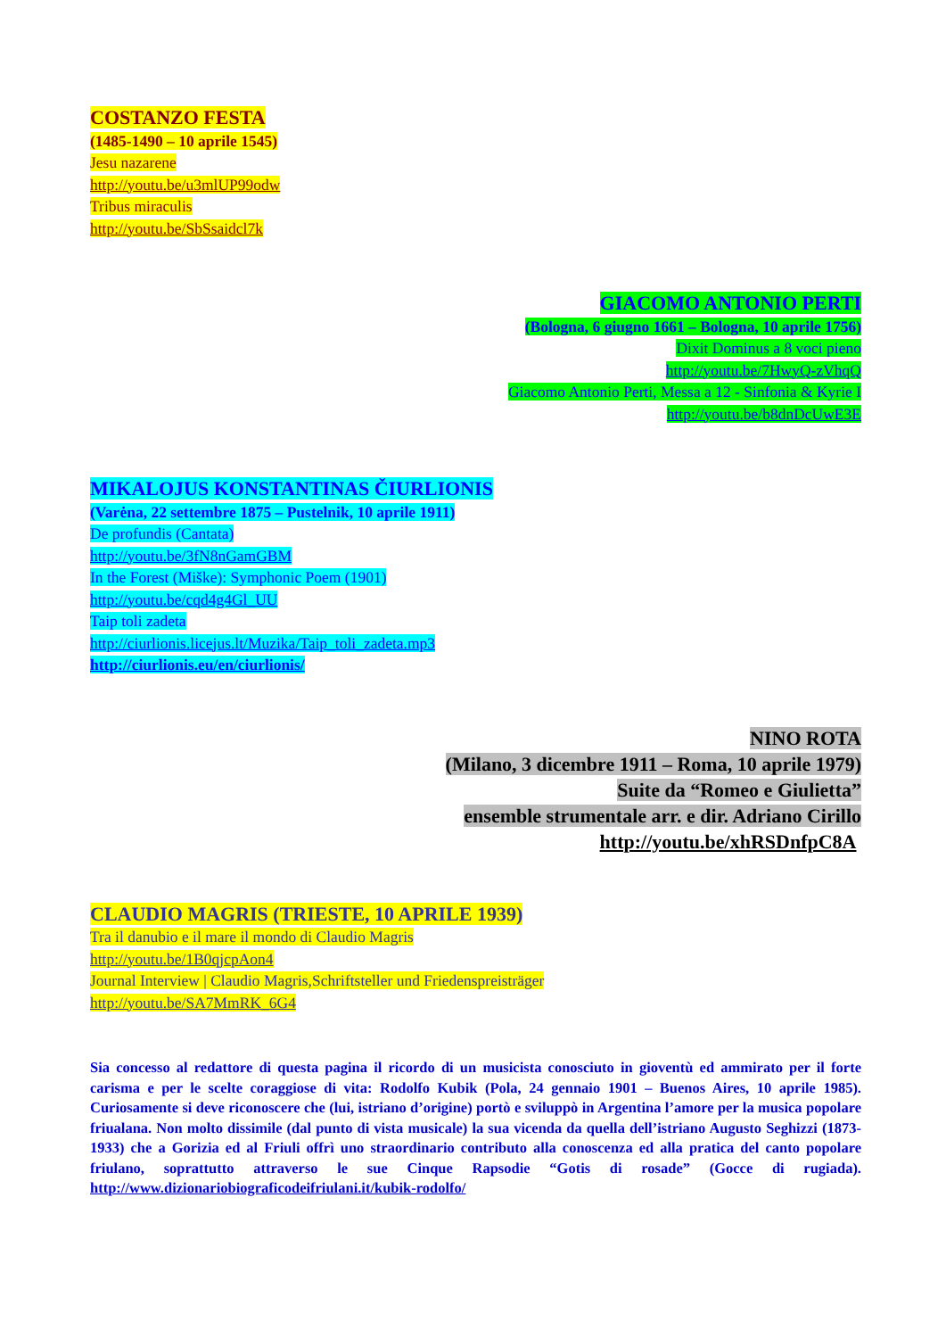COSTANZO FESTA
(1485-1490 – 10 aprile 1545)
Jesu nazarene
http://youtu.be/u3mlUP99odw
Tribus miraculis
http://youtu.be/SbSsaidcl7k
GIACOMO ANTONIO PERTI
(Bologna, 6 giugno 1661 – Bologna, 10 aprile 1756)
Dixit Dominus a 8 voci pieno
http://youtu.be/7HwyQ-zVhqQ
Giacomo Antonio Perti, Messa a 12 - Sinfonia & Kyrie I
http://youtu.be/b8dnDcUwE3E
MIKALOJUS KONSTANTINAS ČIURLIONIS
(Varėna, 22 settembre 1875 – Pustelnik, 10 aprile 1911)
De profundis (Cantata)
http://youtu.be/3fN8nGamGBM
In the Forest (Miške): Symphonic Poem (1901)
http://youtu.be/cqd4g4Gl_UU
Taip toli zadeta
http://ciurlionis.licejus.lt/Muzika/Taip_toli_zadeta.mp3
http://ciurlionis.eu/en/ciurlionis/
NINO ROTA
(Milano, 3 dicembre 1911 – Roma, 10 aprile 1979)
Suite da “Romeo e Giulietta”
ensemble strumentale arr. e dir. Adriano Cirillo
http://youtu.be/xhRSDnfpC8A
CLAUDIO MAGRIS (TRIESTE, 10 APRILE 1939)
Tra il danubio e il mare il mondo di Claudio Magris
http://youtu.be/1B0qjcpAon4
Journal Interview | Claudio Magris,Schriftsteller und Friedenspreisträger
http://youtu.be/SA7MmRK_6G4
Sia concesso al redattore di questa pagina il ricordo di un musicista conosciuto in gioventù ed ammirato per il forte carisma e per le scelte coraggiose di vita: Rodolfo Kubik (Pola, 24 gennaio 1901 – Buenos Aires, 10 aprile 1985). Curiosamente si deve riconoscere che (lui, istriano d’origine) portò e sviluppò in Argentina l’amore per la musica popolare friualana. Non molto dissimile (dal punto di vista musicale) la sua vicenda da quella dell’istriano Augusto Seghizzi (1873-1933) che a Gorizia ed al Friuli offrì uno straordinario contributo alla conoscenza ed alla pratica del canto popolare friulano, soprattutto attraverso le sue Cinque Rapsodie “Gotis di rosade” (Gocce di rugiada). http://www.dizionariobiograficodeifriulani.it/kubik-rodolfo/